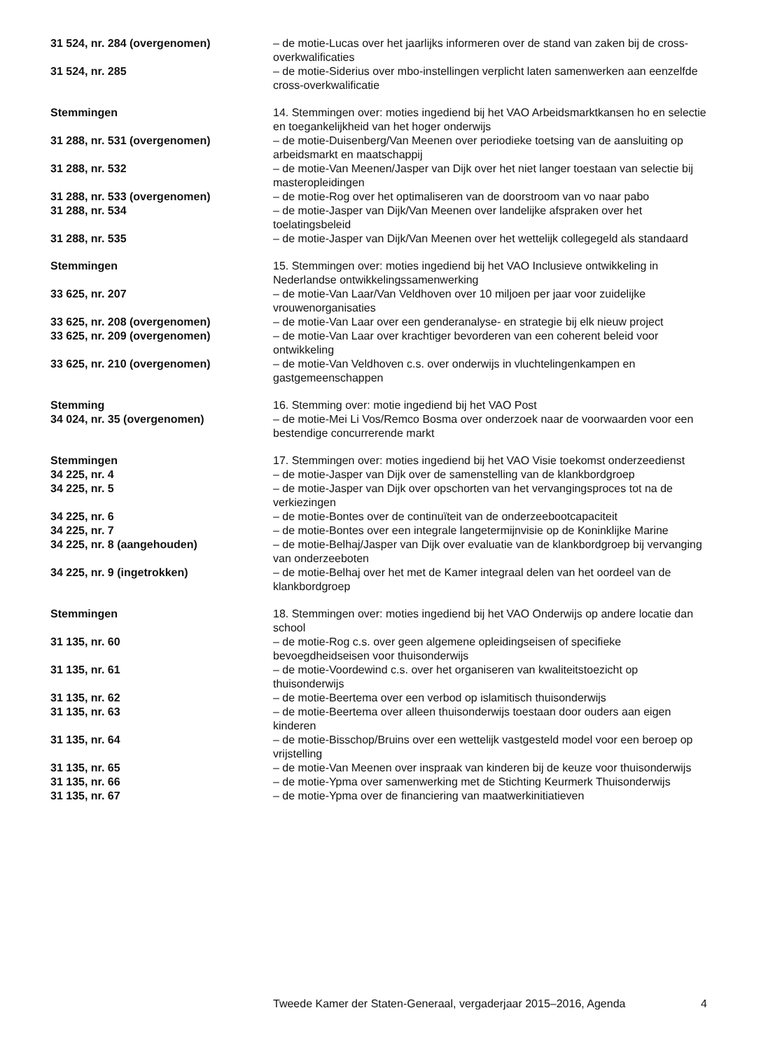31 524, nr. 284 (overgenomen) – de motie-Lucas over het jaarlijks informeren over de stand van zaken bij de cross-overkwalificaties
31 524, nr. 285 – de motie-Siderius over mbo-instellingen verplicht laten samenwerken aan eenzelfde cross-overkwalificatie
Stemmingen 14. Stemmingen over: moties ingediend bij het VAO Arbeidsmarktkansen ho en selectie en toegankelijkheid van het hoger onderwijs
31 288, nr. 531 (overgenomen) – de motie-Duisenberg/Van Meenen over periodieke toetsing van de aansluiting op arbeidsmarkt en maatschappij
31 288, nr. 532 – de motie-Van Meenen/Jasper van Dijk over het niet langer toestaan van selectie bij masteropleidingen
31 288, nr. 533 (overgenomen) – de motie-Rog over het optimaliseren van de doorstroom van vo naar pabo
31 288, nr. 534 – de motie-Jasper van Dijk/Van Meenen over landelijke afspraken over het toelatingsbeleid
31 288, nr. 535 – de motie-Jasper van Dijk/Van Meenen over het wettelijk collegegeld als standaard
Stemmingen 15. Stemmingen over: moties ingediend bij het VAO Inclusieve ontwikkeling in Nederlandse ontwikkelingssamenwerking
33 625, nr. 207 – de motie-Van Laar/Van Veldhoven over 10 miljoen per jaar voor zuidelijke vrouwenorganisaties
33 625, nr. 208 (overgenomen) – de motie-Van Laar over een genderanalyse- en strategie bij elk nieuw project
33 625, nr. 209 (overgenomen) – de motie-Van Laar over krachtiger bevorderen van een coherent beleid voor ontwikkeling
33 625, nr. 210 (overgenomen) – de motie-Van Veldhoven c.s. over onderwijs in vluchtelingenkampen en gastgemeenschappen
Stemming 16. Stemming over: motie ingediend bij het VAO Post
34 024, nr. 35 (overgenomen) – de motie-Mei Li Vos/Remco Bosma over onderzoek naar de voorwaarden voor een bestendige concurrerende markt
Stemmingen 17. Stemmingen over: moties ingediend bij het VAO Visie toekomst onderzeedienst
34 225, nr. 4 – de motie-Jasper van Dijk over de samenstelling van de klankbordgroep
34 225, nr. 5 – de motie-Jasper van Dijk over opschorten van het vervangingsproces tot na de verkiezingen
34 225, nr. 6 – de motie-Bontes over de continuïteit van de onderzeebootcapaciteit
34 225, nr. 7 – de motie-Bontes over een integrale langetermijnvisie op de Koninklijke Marine
34 225, nr. 8 (aangehouden) – de motie-Belhaj/Jasper van Dijk over evaluatie van de klankbordgroep bij vervanging van onderzeeboten
34 225, nr. 9 (ingetrokken) – de motie-Belhaj over het met de Kamer integraal delen van het oordeel van de klankbordgroep
Stemmingen 18. Stemmingen over: moties ingediend bij het VAO Onderwijs op andere locatie dan school
31 135, nr. 60 – de motie-Rog c.s. over geen algemene opleidingseisen of specifieke bevoegdheidseisen voor thuisonderwijs
31 135, nr. 61 – de motie-Voordewind c.s. over het organiseren van kwaliteitstoezicht op thuisonderwijs
31 135, nr. 62 – de motie-Beertema over een verbod op islamitisch thuisonderwijs
31 135, nr. 63 – de motie-Beertema over alleen thuisonderwijs toestaan door ouders aan eigen kinderen
31 135, nr. 64 – de motie-Bisschop/Bruins over een wettelijk vastgesteld model voor een beroep op vrijstelling
31 135, nr. 65 – de motie-Van Meenen over inspraak van kinderen bij de keuze voor thuisonderwijs
31 135, nr. 66 – de motie-Ypma over samenwerking met de Stichting Keurmerk Thuisonderwijs
31 135, nr. 67 – de motie-Ypma over de financiering van maatwerkinitiatieven
Tweede Kamer der Staten-Generaal, vergaderjaar 2015–2016, Agenda 4